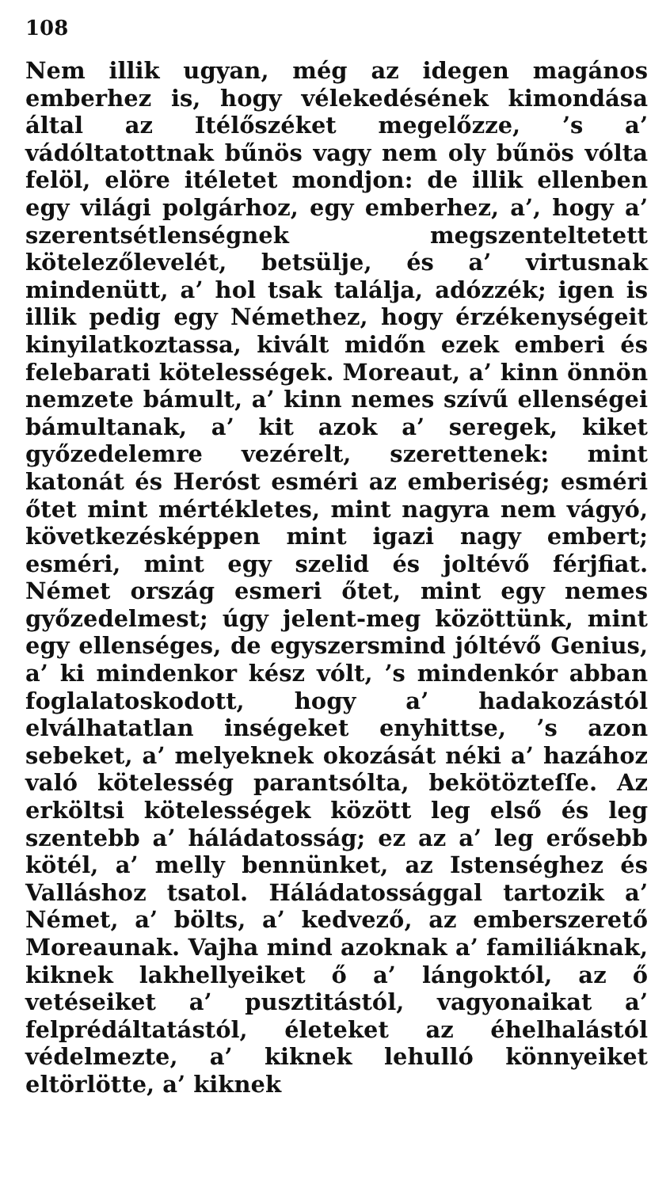108
Nem illik ugyan, még az idegen magános emberhez is, hogy vélekedésének kimondása által az Itélőszéket megelőzze, ’s a’ vádóltatottnak bűnös vagy nem oly bűnös vólta felöl, elöre itéletet mondjon: de illik ellenben egy világi polgárhoz, egy emberhez, a’, hogy a’ szerentsétlenségnek megszenteltetett kötelezőlevelét, betsülje, és a’ virtusnak mindenütt, a’ hol tsak találja, adózzék; igen is illik pedig egy Némethez, hogy érzékenységeit kinyilatkoztassa, kivált midőn ezek emberi és felebarati kötelességek. Moreaut, a’ kinn önnön nemzete bámult, a’ kinn nemes szívű ellenségei bámultanak, a’ kit azok a’ seregek, kiket győzedelemre vezérelt, szerettenek: mint katonát és Heróst esméri az emberiség; esméri őtet mint mértékletes, mint nagyra nem vágyó, következésképpen mint igazi nagy embert; esméri, mint egy szelid és joltévő férjfiat. Német ország esmeri őtet, mint egy nemes győzedelmest; úgy jelent-meg közöttünk, mint egy ellenséges, de egyszersmind jóltévő Genius, a’ ki mindenkor kész vólt, ’s mindenkór abban foglalatoskodott, hogy a’ hadakozástól elválhatatlan inségeket enyhittse, ’s azon sebeket, a’ melyeknek okozását néki a’ hazához való kötelesség parantsólta, bekötözteſſe. Az erköltsi kötelességek között leg első és leg szentebb a’ háládatosság; ez az a’ leg erősebb kötél, a’ melly bennünket, az Istenséghez és Valláshoz tsatol. Háládatossággal tartozik a’ Német, a’ bölts, a’ kedvező, az emberszerető Moreaunak. Vajha mind azoknak a’ familiáknak, kiknek lakhellyeiket ő a’ lángoktól, az ő vetéseiket a’ pusztitástól, vagyonaikat a’ felprédáltatástól, életeket az éhelhalástól védelmezte, a’ kiknek lehulló könnyeiket eltörlötte, a’ kiknek